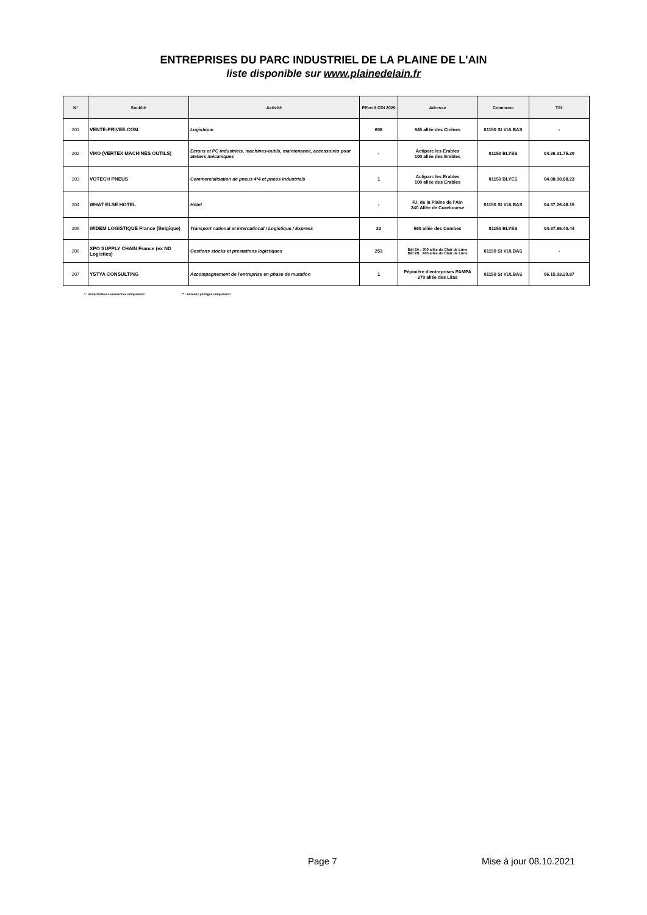ENTREPRISES DU PARC INDUSTRIEL DE LA PLAINE DE L'AIN
liste disponible sur www.plainedelain.fr
| N° | Société | Activité | Effectif CDI 2020 | Adresse | Commune | Tél. |
| --- | --- | --- | --- | --- | --- | --- |
| 201 | VENTE-PRIVEE.COM | Logistique | 608 | 845 allée des Chênes | 01150 St VULBAS | - |
| 202 | VMO (VERTEX MACHINES OUTILS) | Ecrans et PC industriels, machines-outils, maintenance, accessoires pour ateliers mécaniques | - | Actiparc les Erables 100 allée des Erables | 01150 BLYES | 04.26.31.75.20 |
| 203 | VOTECH PNEUS | Commercialisation de pneus 4*4 et pneus industriels | 1 | Actiparc les Erables 100 allée des Erables | 01150 BLYES | 04.88.00.88.23 |
| 204 | WHAT ELSE HOTEL | Hôtel | - | P.I. de la Plaine de l'Ain 240 Allée de Curebourse | 01150 St VULBAS | 04.37.26.48.15 |
| 205 | WIDEM LOGISTIQUE France (Belgique) | Transport national et international / Logistique / Express | 22 | 560 allée des Combes | 01150 BLYES | 04.37.86.40.44 |
| 206 | XPO SUPPLY CHAIN France (ex ND Logistics) | Gestions stocks et prestations logistiques | 253 | Bât 2A : 300 allée du Clair de Lune Bât 2B : 400 allée du Clair de Lune | 01150 St VULBAS | - |
| 207 | YSTYA CONSULTING | Accompagnement de l'entreprise en phase de mutation | 1 | Pépinière d'entreprises PAMPA 270 allée des Lilas | 01150 St VULBAS | 06.15.93.20.87 |
* : domiciliation commerciale uniquement ** : bureaux partagés uniquement
Page 7 Mise à jour 08.10.2021